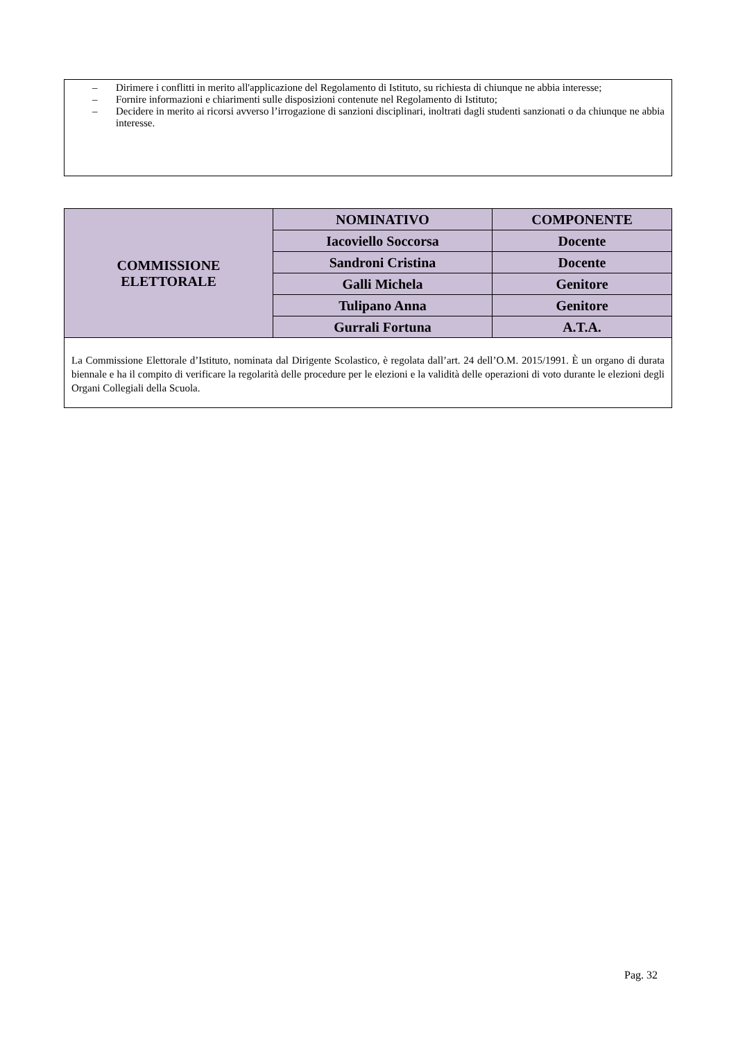– Dirimere i conflitti in merito all'applicazione del Regolamento di Istituto, su richiesta di chiunque ne abbia interesse;
– Fornire informazioni e chiarimenti sulle disposizioni contenute nel Regolamento di Istituto;
– Decidere in merito ai ricorsi avverso l’irrogazione di sanzioni disciplinari, inoltrati dagli studenti sanzionati o da chiunque ne abbia interesse.
| COMMISSIONE ELETTORALE | NOMINATIVO | COMPONENTE |
| | Iacoviello Soccorsa | Docente |
| | Sandroni Cristina | Docente |
| | Galli Michela | Genitore |
| | Tulipano Anna | Genitore |
| | Gurrali Fortuna | A.T.A. |
| La Commissione Elettorale d’Istituto, nominata dal Dirigente Scolastico, è regolata dall’art. 24 dell’O.M. 2015/1991. È un organo di durata biennale e ha il compito di verificare la regolarità delle procedure per le elezioni e la validità delle operazioni di voto durante le elezioni degli Organi Collegiali della Scuola. | | |
Pag. 32